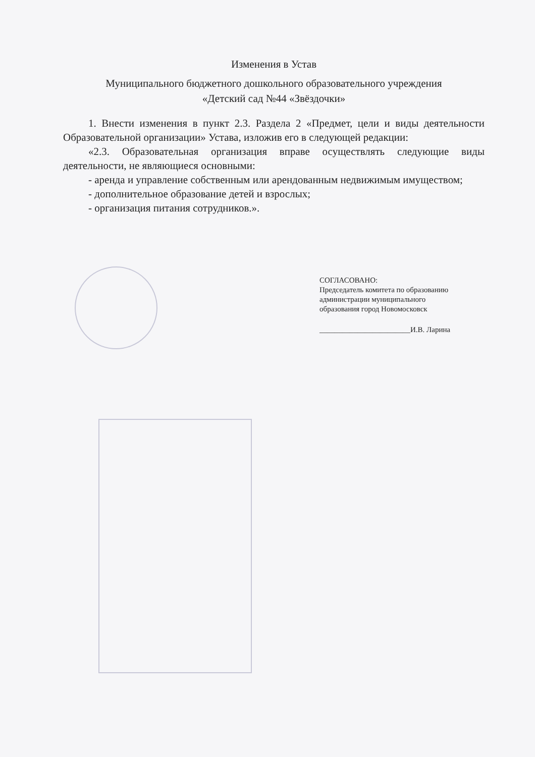Изменения в Устав
Муниципального бюджетного дошкольного образовательного учреждения
«Детский сад №44 «Звёздочки»
1. Внести изменения в пункт 2.3. Раздела 2 «Предмет, цели и виды деятельности Образовательной организации» Устава, изложив его в следующей редакции:
«2.3. Образовательная организация вправе осуществлять следующие виды деятельности, не являющиеся основными:
- аренда и управление собственным или арендованным недвижимым имуществом;
- дополнительное образование детей и взрослых;
- организация питания сотрудников.».
СОГЛАСОВАНО:
Председатель комитета по образованию
администрации муниципального
образования город Новомосковск
________________________И.В. Ларина